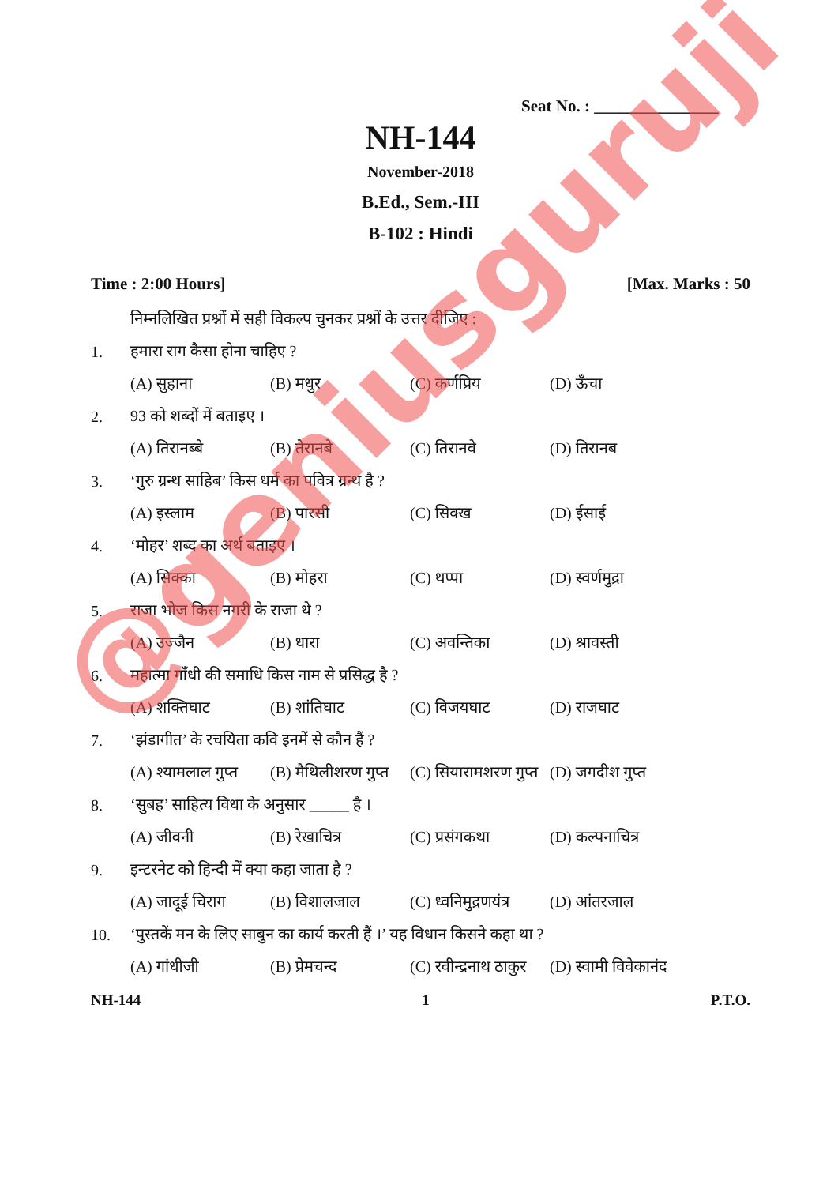Seat No. : _______________
NH-144
November-2018
B.Ed., Sem.-III
B-102 : Hindi
Time : 2:00 Hours] [Max. Marks : 50
निम्नलिखित प्रश्नों में सही विकल्प चुनकर प्रश्नों के उत्तर दीजिए :
1. हमारा राग कैसा होना चाहिए ?
(A) सुहाना (B) मधुर (C) कर्णप्रिय (D) ऊँचा
2. 93 को शब्दों में बताइए ।
(A) तिरानब्बे (B) तेरानबे (C) तिरानवे (D) तिरानब
3. ‘गुरु ग्रन्थ साहिब’ किस धर्म का पवित्र ग्रन्थ है ?
(A) इस्लाम (B) पारसी (C) सिक्ख (D) ईसाई
4. ‘मोहर’ शब्द का अर्थ बताइए ।
(A) सिक्का (B) मोहरा (C) थप्पा (D) स्वर्णमुद्रा
5. राजा भोज किस नगरी के राजा थे ?
(A) उज्जैन (B) धारा (C) अवन्तिका (D) श्रावस्ती
6. महात्मा गाँधी की समाधि किस नाम से प्रसिद्ध है ?
(A) शक्तिघाट (B) शांतिघाट (C) विजयघाट (D) राजघाट
7. ‘झंडागीत’ के रचयिता कवि इनमें से कौन हैं ?
(A) श्यामलाल गुप्त (B) मैथिलीशरण गुप्त (C) सियारामशरण गुप्त (D) जगदीश गुप्त
8. ‘सुबह’ साहित्य विधा के अनुसार _____ है ।
(A) जीवनी (B) रेखाचित्र (C) प्रसंगकथा (D) कल्पनाचित्र
9. इन्टरनेट को हिन्दी में क्या कहा जाता है ?
(A) जादूई चिराग (B) विशालजाल (C) ध्वनिमुद्रणयंत्र (D) आंतरजाल
10. ‘पुस्तकें मन के लिए साबुन का कार्य करती हैं ।’ यह विधान किसने कहा था ?
(A) गांधीजी (B) प्रेमचन्द (C) रवीन्द्रनाथ ठाकुर (D) स्वामी विवेकानंद
NH-144 1 P.T.O.
@geniusguruji